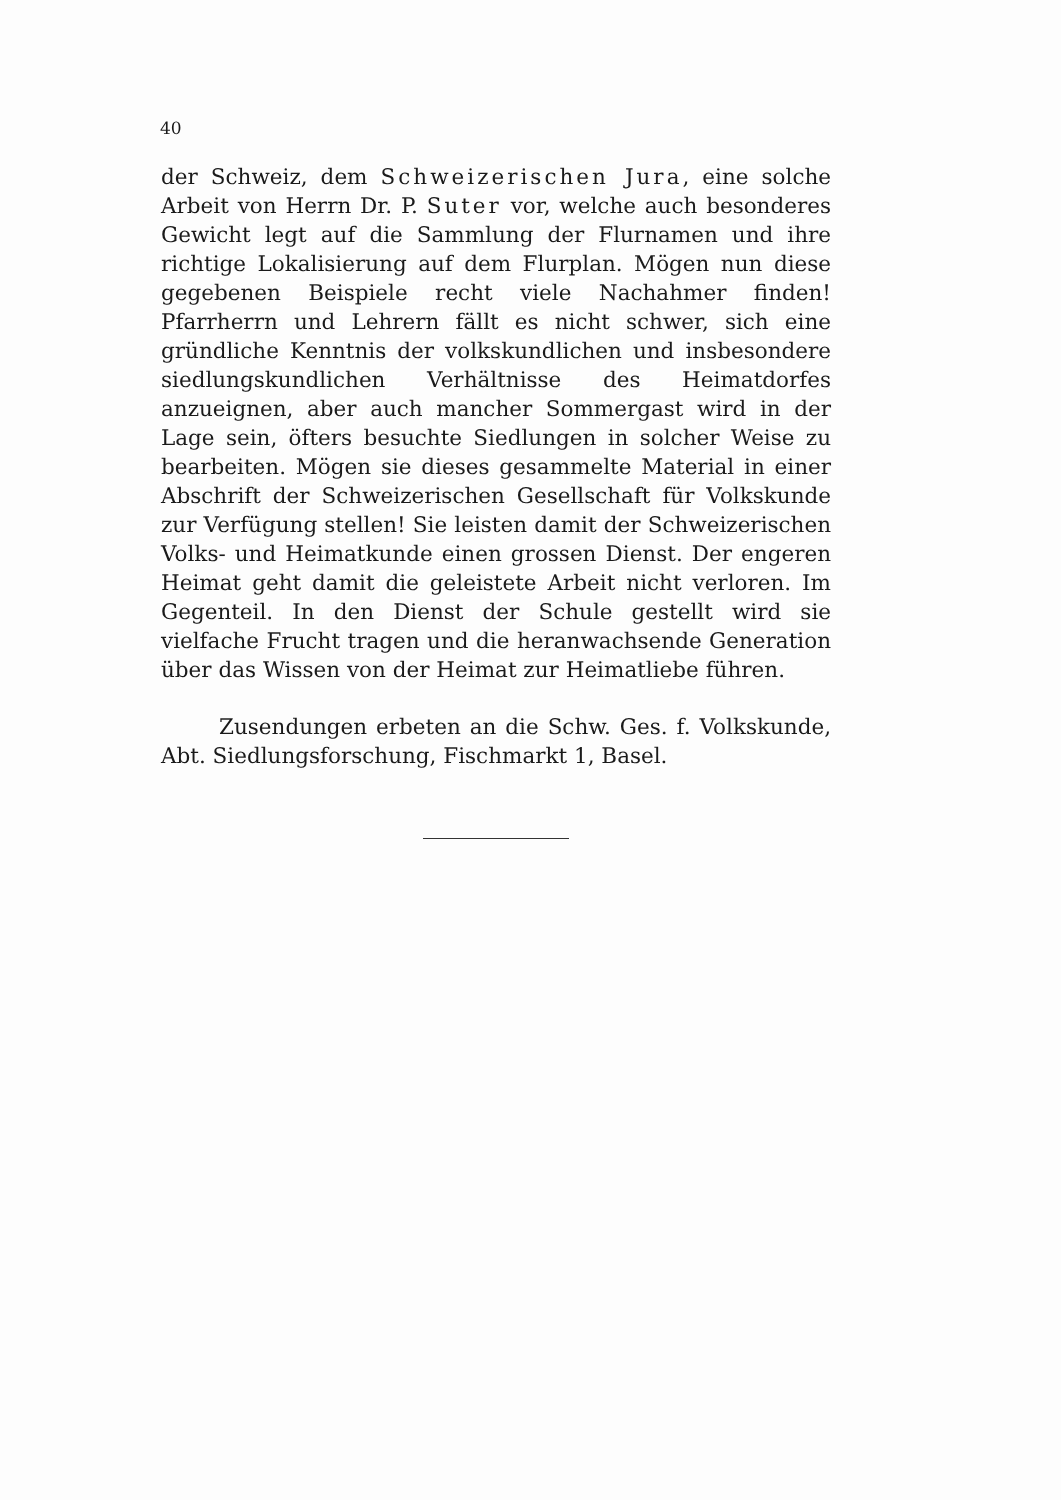40
der Schweiz, dem Schweizerischen Jura, eine solche Arbeit von Herrn Dr. P. Suter vor, welche auch besonderes Gewicht legt auf die Sammlung der Flurnamen und ihre richtige Lokalisierung auf dem Flurplan. Mögen nun diese gegebenen Beispiele recht viele Nachahmer finden! Pfarrherrn und Lehrern fällt es nicht schwer, sich eine gründliche Kenntnis der volkskundlichen und insbesondere siedlungskundlichen Verhältnisse des Heimatdorfes anzueignen, aber auch mancher Sommergast wird in der Lage sein, öfters besuchte Siedlungen in solcher Weise zu bearbeiten. Mögen sie dieses gesammelte Material in einer Abschrift der Schweizerischen Gesellschaft für Volkskunde zur Verfügung stellen! Sie leisten damit der Schweizerischen Volks- und Heimatkunde einen grossen Dienst. Der engeren Heimat geht damit die geleistete Arbeit nicht verloren. Im Gegenteil. In den Dienst der Schule gestellt wird sie vielfache Frucht tragen und die heranwachsende Generation über das Wissen von der Heimat zur Heimatliebe führen.
Zusendungen erbeten an die Schw. Ges. f. Volkskunde, Abt. Siedlungsforschung, Fischmarkt 1, Basel.